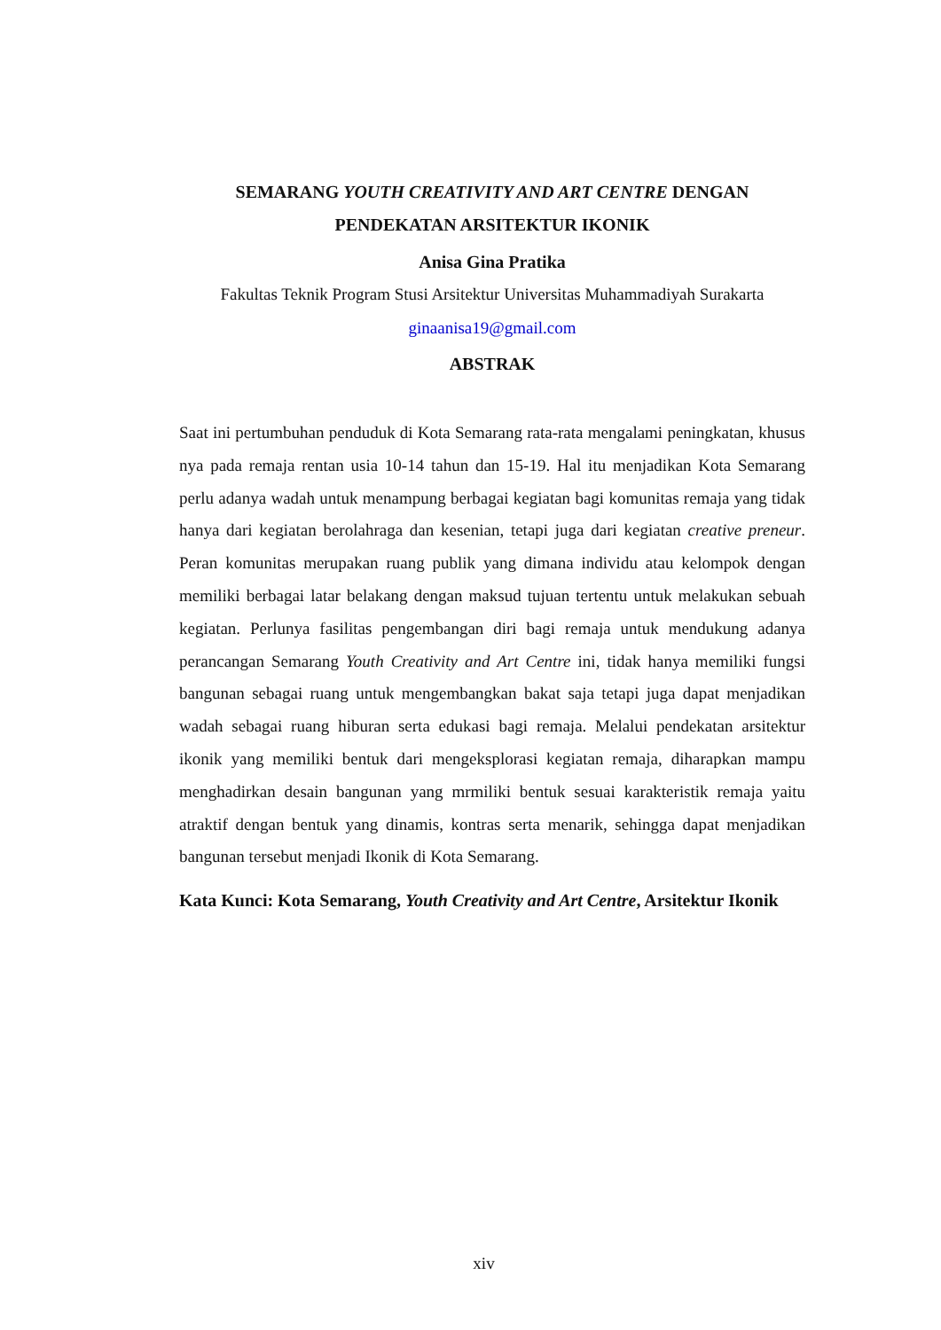SEMARANG YOUTH CREATIVITY AND ART CENTRE DENGAN
PENDEKATAN ARSITEKTUR IKONIK
Anisa Gina Pratika
Fakultas Teknik Program Stusi Arsitektur Universitas Muhammadiyah Surakarta
ginaanisa19@gmail.com
ABSTRAK
Saat ini pertumbuhan penduduk di Kota Semarang rata-rata mengalami peningkatan, khusus nya pada remaja rentan usia 10-14 tahun dan 15-19. Hal itu menjadikan Kota Semarang perlu adanya wadah untuk menampung berbagai kegiatan bagi komunitas remaja yang tidak hanya dari kegiatan berolahraga dan kesenian, tetapi juga dari kegiatan creative preneur. Peran komunitas merupakan ruang publik yang dimana individu atau kelompok dengan memiliki berbagai latar belakang dengan maksud tujuan tertentu untuk melakukan sebuah kegiatan. Perlunya fasilitas pengembangan diri bagi remaja untuk mendukung adanya perancangan Semarang Youth Creativity and Art Centre ini, tidak hanya memiliki fungsi bangunan sebagai ruang untuk mengembangkan bakat saja tetapi juga dapat menjadikan wadah sebagai ruang hiburan serta edukasi bagi remaja. Melalui pendekatan arsitektur ikonik yang memiliki bentuk dari mengeksplorasi kegiatan remaja, diharapkan mampu menghadirkan desain bangunan yang mrmiliki bentuk sesuai karakteristik remaja yaitu atraktif dengan bentuk yang dinamis, kontras serta menarik, sehingga dapat menjadikan bangunan tersebut menjadi Ikonik di Kota Semarang.
Kata Kunci: Kota Semarang, Youth Creativity and Art Centre, Arsitektur Ikonik
xiv